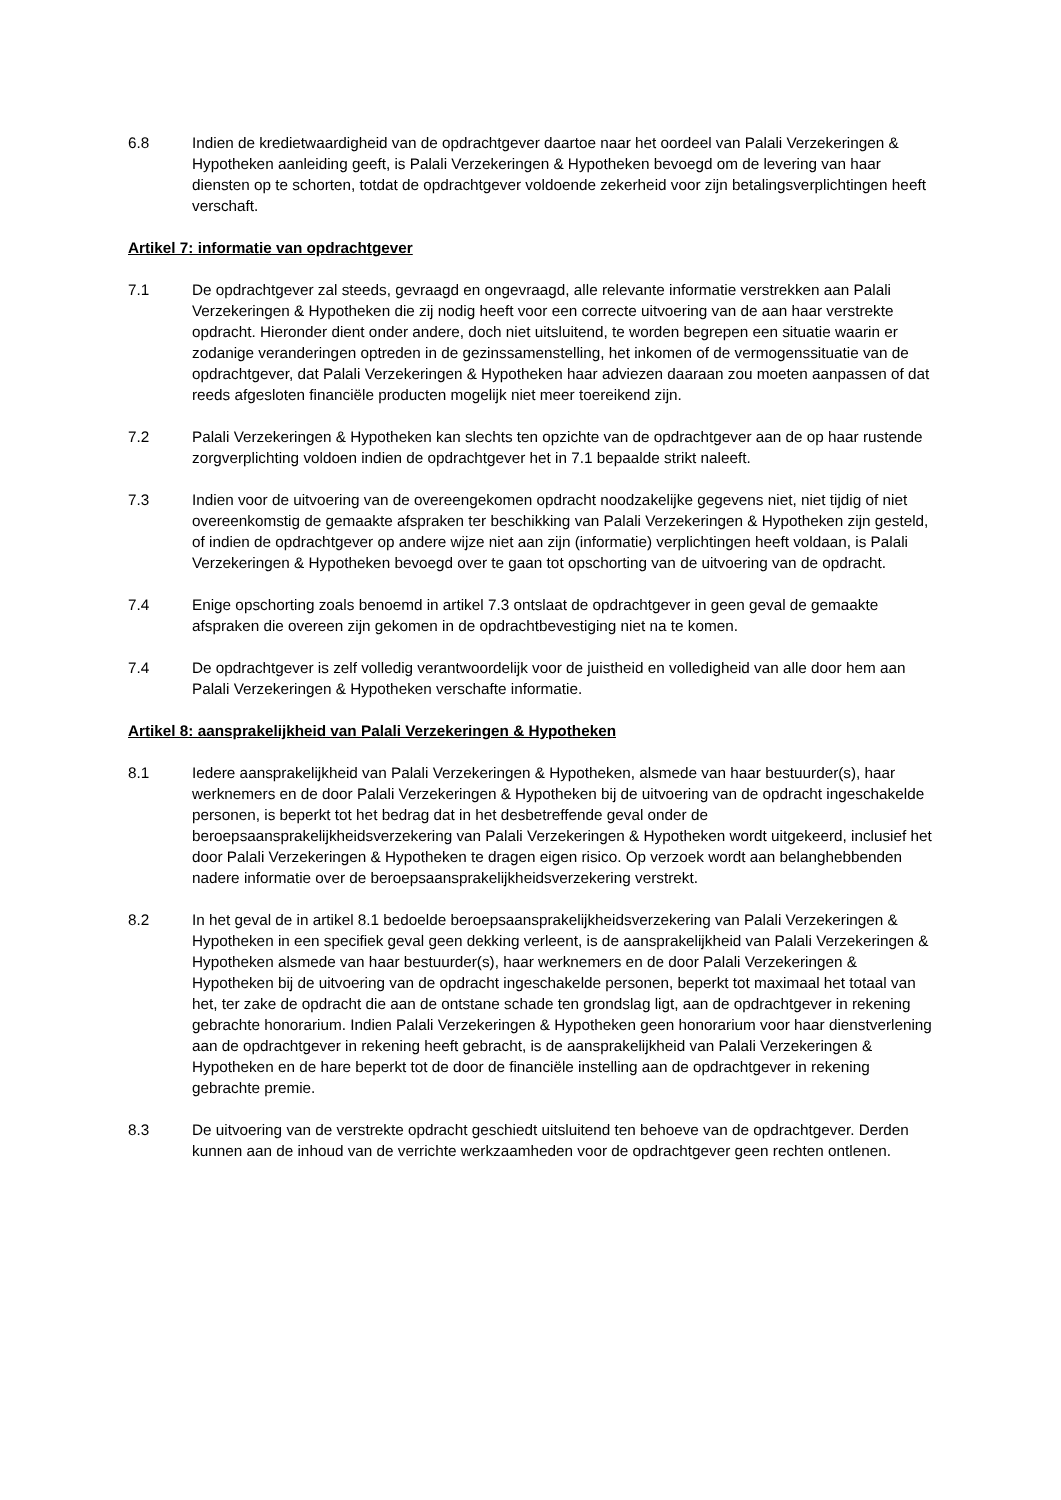6.8 Indien de kredietwaardigheid van de opdrachtgever daartoe naar het oordeel van Palali Verzekeringen & Hypotheken aanleiding geeft, is Palali Verzekeringen & Hypotheken bevoegd om de levering van haar diensten op te schorten, totdat de opdrachtgever voldoende zekerheid voor zijn betalingsverplichtingen heeft verschaft.
Artikel 7: informatie van opdrachtgever
7.1 De opdrachtgever zal steeds, gevraagd en ongevraagd, alle relevante informatie verstrekken aan Palali Verzekeringen & Hypotheken die zij nodig heeft voor een correcte uitvoering van de aan haar verstrekte opdracht. Hieronder dient onder andere, doch niet uitsluitend, te worden begrepen een situatie waarin er zodanige veranderingen optreden in de gezinssamenstelling, het inkomen of de vermogenssituatie van de opdrachtgever, dat Palali Verzekeringen & Hypotheken haar adviezen daaraan zou moeten aanpassen of dat reeds afgesloten financiële producten mogelijk niet meer toereikend zijn.
7.2 Palali Verzekeringen & Hypotheken kan slechts ten opzichte van de opdrachtgever aan de op haar rustende zorgverplichting voldoen indien de opdrachtgever het in 7.1 bepaalde strikt naleeft.
7.3 Indien voor de uitvoering van de overeengekomen opdracht noodzakelijke gegevens niet, niet tijdig of niet overeenkomstig de gemaakte afspraken ter beschikking van Palali Verzekeringen & Hypotheken zijn gesteld, of indien de opdrachtgever op andere wijze niet aan zijn (informatie) verplichtingen heeft voldaan, is Palali Verzekeringen & Hypotheken bevoegd over te gaan tot opschorting van de uitvoering van de opdracht.
7.4 Enige opschorting zoals benoemd in artikel 7.3 ontslaat de opdrachtgever in geen geval de gemaakte afspraken die overeen zijn gekomen in de opdrachtbevestiging niet na te komen.
7.4 De opdrachtgever is zelf volledig verantwoordelijk voor de juistheid en volledigheid van alle door hem aan Palali Verzekeringen & Hypotheken verschafte informatie.
Artikel 8: aansprakelijkheid van Palali Verzekeringen & Hypotheken
8.1 Iedere aansprakelijkheid van Palali Verzekeringen & Hypotheken, alsmede van haar bestuurder(s), haar werknemers en de door Palali Verzekeringen & Hypotheken bij de uitvoering van de opdracht ingeschakelde personen, is beperkt tot het bedrag dat in het desbetreffende geval onder de beroepsaansprakelijkheidsverzekering van Palali Verzekeringen & Hypotheken wordt uitgekeerd, inclusief het door Palali Verzekeringen & Hypotheken te dragen eigen risico. Op verzoek wordt aan belanghebbenden nadere informatie over de beroepsaansprakelijkheidsverzekering verstrekt.
8.2 In het geval de in artikel 8.1 bedoelde beroepsaansprakelijkheidsverzekering van Palali Verzekeringen & Hypotheken in een specifiek geval geen dekking verleent, is de aansprakelijkheid van Palali Verzekeringen & Hypotheken alsmede van haar bestuurder(s), haar werknemers en de door Palali Verzekeringen & Hypotheken bij de uitvoering van de opdracht ingeschakelde personen, beperkt tot maximaal het totaal van het, ter zake de opdracht die aan de ontstane schade ten grondslag ligt, aan de opdrachtgever in rekening gebrachte honorarium. Indien Palali Verzekeringen & Hypotheken geen honorarium voor haar dienstverlening aan de opdrachtgever in rekening heeft gebracht, is de aansprakelijkheid van Palali Verzekeringen & Hypotheken en de hare beperkt tot de door de financiële instelling aan de opdrachtgever in rekening gebrachte premie.
8.3 De uitvoering van de verstrekte opdracht geschiedt uitsluitend ten behoeve van de opdrachtgever. Derden kunnen aan de inhoud van de verrichte werkzaamheden voor de opdrachtgever geen rechten ontlenen.